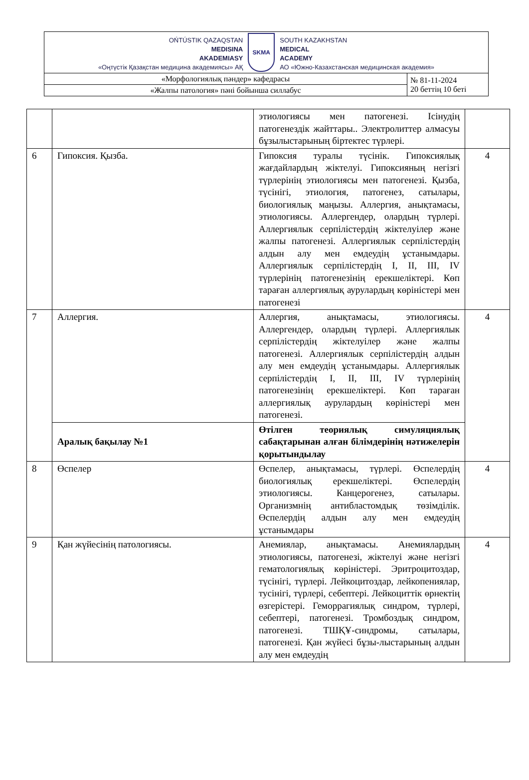| OŃTÚSTIK QAZAQSTAN MEDISINA AKADEMIASY «Оңтүстік Қазақстан медицина академиясы» АҚ SKMA SOUTH KAZAKHSTAN MEDICAL ACADEMY АО «Южно-Казахстанская медицинская академия» | |
| «Морфологиялық пәндер» кафедрасы | № 81-11-2024 20 беттің 10 беті |
| «Жалпы патология» пәні бойынша силлабус | |
| | | этиологиясы мен патогенезі. Ісінудің патогенездік жайттары.. Электролиттер алмасуы бұзылыстарының біртектес түрлері. | |
| 6 | Гипоксия. Қызба. | Гипоксия туралы түсінік. Гипоксиялық жағдайлардың жіктелуі. Гипоксияның негізгі түрлерінің этиологиясы мен патогенезі. Қызба, түсінігі, этиология, патогенез, сатылары, биологиялық маңызы. Аллергия, анықтамасы, этиологиясы. Аллергендер, олардың түрлері. Аллергиялык серпілістердің жіктелуілер және жалпы патогенезі. Аллергиялык серпілістердің алдын алу мен емдеудің ұстанымдары. Аллергиялык серпілістердің I, II, III, IV түрлерінің патогенезінің ерекшеліктері. Көп тараған аллергиялық аурулардың көріністері мен патогенезі | 4 |
| 7 | Аллергия. | Аллергия, анықтамасы, этиологиясы. Аллергендер, олардың түрлері. Аллергиялык серпілістердің жіктелуілер және жалпы патогенезі. Аллергиялык серпілістердің алдын алу мен емдеудің ұстанымдары. Аллергиялык серпілістердің I, II, III, IV түрлерінің патогенезінің ерекшеліктері. Көп тараған аллергиялық аурулардың көріністері мен патогенезі. | 4 |
| | Аралық бақылау №1 | Өтілген теориялық симуляциялық сабақтарынан алған білімдерінің нәтижелерін қорытындылау | |
| 8 | Өспелер | Өспелер, анықтамасы, түрлері. Өспелердің биологиялық ерекшеліктері. Өспелердің этиологиясы. Канцерогенез, сатылары. Организмнің антибластомдық төзімділік. Өспелердің алдын алу мен емдеудің ұстанымдары | 4 |
| 9 | Қан жүйесінің патологиясы. | Анемиялар, анықтамасы. Анемиялардың этиологиясы, патогенезі, жіктелуі және негізгі гематологиялық көріністері. Эритроцитоздар, түсінігі, түрлері. Лейкоцитоздар, лейкопениялар, тусінігі, түрлері, себептері. Лейкоциттік өрнектің өзгерістері. Геморрагиялық синдром, түрлері, себептері, патогенезі. Тромбоздық синдром, патогенезі. ТШҚҰ-синдромы, сатылары, патогенезі. Қан жүйесі бұзы-лыстарының алдын алу мен емдеудің | 4 |